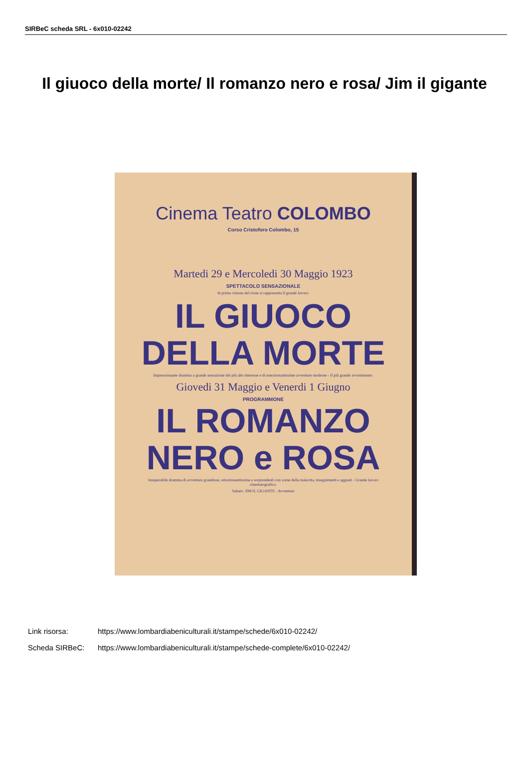SIRBeC scheda SRL - 6x010-02242
Il giuoco della morte/ Il romanzo nero e rosa/ Jim il gigante
Cinema Teatro COLOMBO
Corso Cristoforo Colombo, 15
Martedi 29 e Mercoledi 30 Maggio 1923
SPETTACOLO SENSAZIONALE
In prima visione del rione si rappresenta il grande lavoro:
IL GIUOCO
DELLA MORTE
Impressionante dramma a grande sensazione del più alto interesse e di emozionantissime avventure moderne - Il più grande avvenimento.
Giovedi 31 Maggio e Venerdi 1 Giugno
PROGRAMMONE
IL ROMANZO
NERO e ROSA
Insuperabile dramma di avventure grandiose, emozionantissime e sorprendenti con scene della malavita, inseguimenti e agguati - Grande lavoro cinematografico.
Sabato: JIM IL GIGANTE - Avventure
Link risorsa: https://www.lombardiabeniculturali.it/stampe/schede/6x010-02242/
Scheda SIRBeC: https://www.lombardiabeniculturali.it/stampe/schede-complete/6x010-02242/